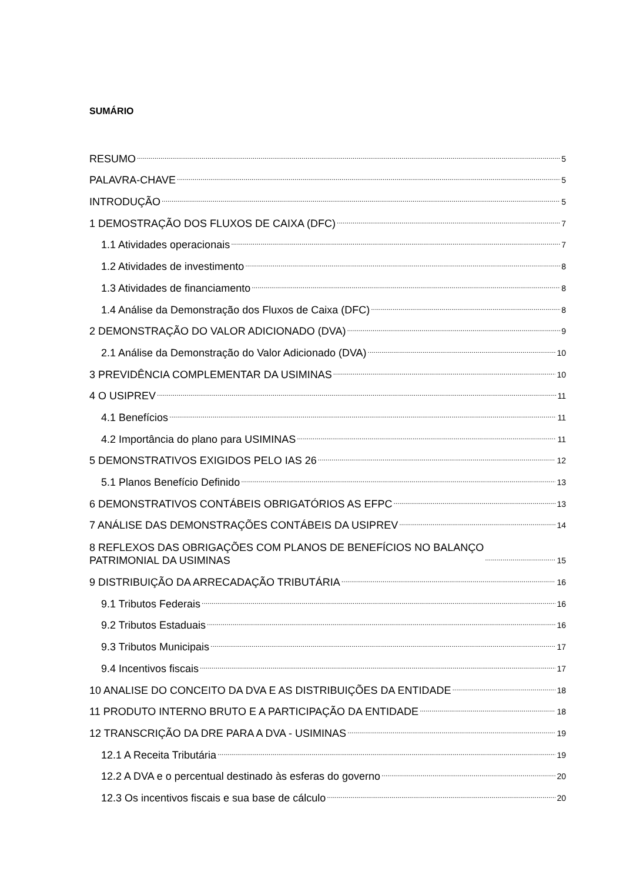SUMÁRIO
RESUMO 5
PALAVRA-CHAVE 5
INTRODUÇÃO 5
1 DEMOSTRAÇÃO DOS FLUXOS DE CAIXA (DFC) 7
1.1 Atividades operacionais 7
1.2 Atividades de investimento 8
1.3 Atividades de financiamento 8
1.4 Análise da Demonstração dos Fluxos de Caixa (DFC) 8
2 DEMONSTRAÇÃO DO VALOR ADICIONADO (DVA) 9
2.1 Análise da Demonstração do Valor Adicionado (DVA) 10
3 PREVIDÊNCIA COMPLEMENTAR DA USIMINAS 10
4 O USIPREV 11
4.1 Benefícios 11
4.2 Importância do plano para USIMINAS 11
5 DEMONSTRATIVOS EXIGIDOS PELO IAS 26 12
5.1 Planos Benefício Definido 13
6 DEMONSTRATIVOS CONTÁBEIS OBRIGATÓRIOS AS EFPC 13
7 ANÁLISE DAS DEMONSTRAÇÕES CONTÁBEIS DA USIPREV 14
8 REFLEXOS DAS OBRIGAÇÕES COM PLANOS DE BENEFÍCIOS NO BALANÇO
PATRIMONIAL DA USIMINAS 15
9 DISTRIBUIÇÃO DA ARRECADAÇÃO TRIBUTÁRIA 16
9.1 Tributos Federais 16
9.2 Tributos Estaduais 16
9.3 Tributos Municipais 17
9.4 Incentivos fiscais 17
10 ANALISE DO CONCEITO DA DVA E AS DISTRIBUIÇÕES DA ENTIDADE 18
11 PRODUTO INTERNO BRUTO E A PARTICIPAÇÃO DA ENTIDADE 18
12 TRANSCRIÇÃO DA DRE PARA A DVA - USIMINAS 19
12.1 A Receita Tributária 19
12.2 A DVA e o percentual destinado às esferas do governo 20
12.3 Os incentivos fiscais e sua base de cálculo 20